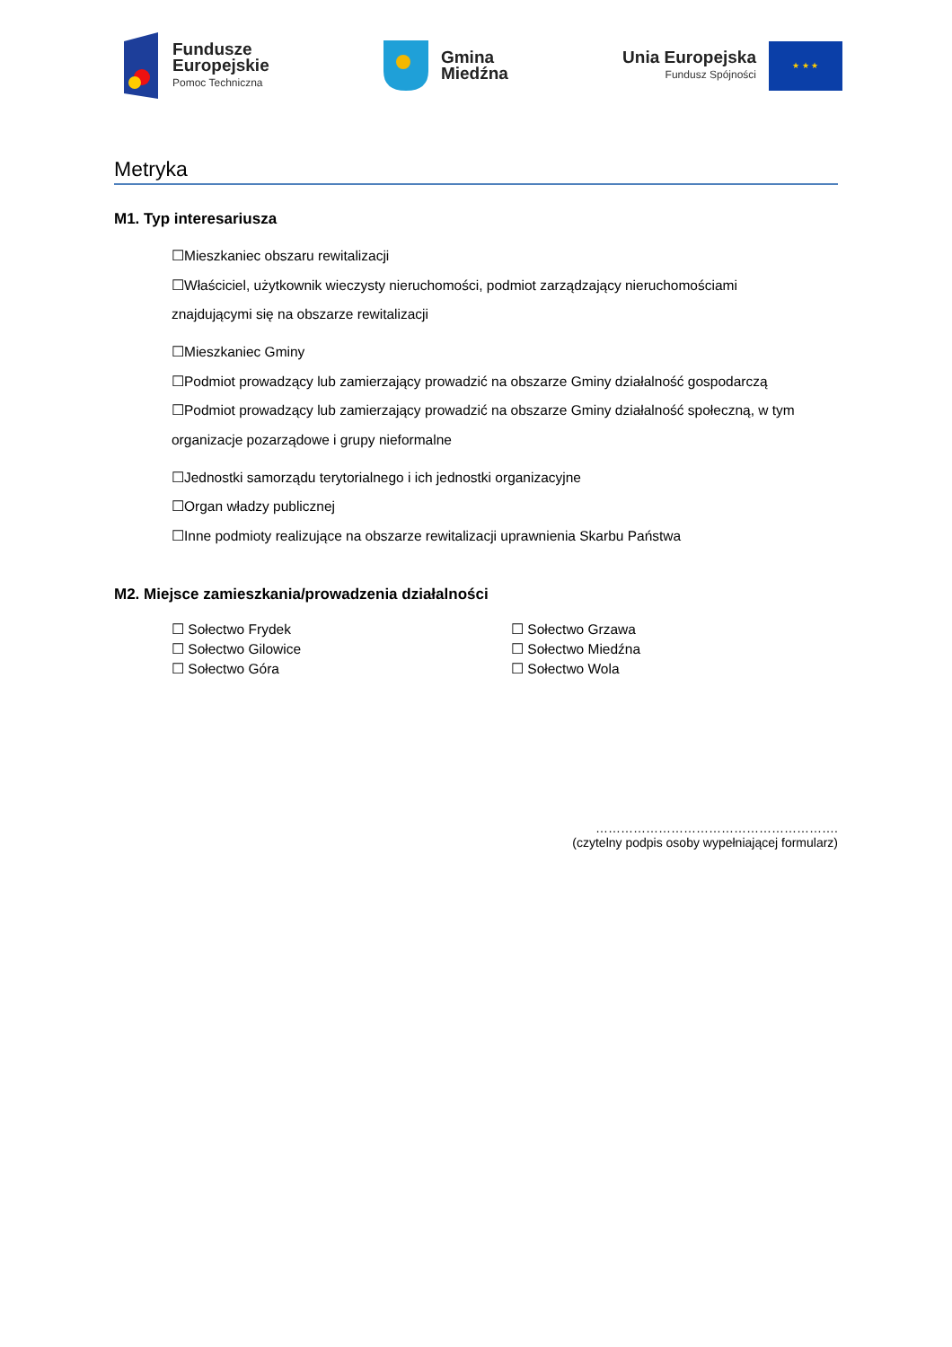Fundusze
Europejskie
Pomoc Techniczna
Gmina
Miedźna
Unia Europejska
Fundusz Spójności
★ ★ ★
Metryka
M1. Typ interesariusza
☐Mieszkaniec obszaru rewitalizacji
☐Właściciel, użytkownik wieczysty nieruchomości, podmiot zarządzający nieruchomościami
znajdującymi się na obszarze rewitalizacji
☐Mieszkaniec Gminy
☐Podmiot prowadzący lub zamierzający prowadzić na obszarze Gminy działalność gospodarczą
☐Podmiot prowadzący lub zamierzający prowadzić na obszarze Gminy działalność społeczną, w tym
organizacje pozarządowe i grupy nieformalne
☐Jednostki samorządu terytorialnego i ich jednostki organizacyjne
☐Organ władzy publicznej
☐Inne podmioty realizujące na obszarze rewitalizacji uprawnienia Skarbu Państwa
M2. Miejsce zamieszkania/prowadzenia działalności
☐ Sołectwo Frydek
☐ Sołectwo Grzawa
☐ Sołectwo Gilowice
☐ Sołectwo Miedźna
☐ Sołectwo Góra
☐ Sołectwo Wola
………………………………………………….
(czytelny podpis osoby wypełniającej formularz)